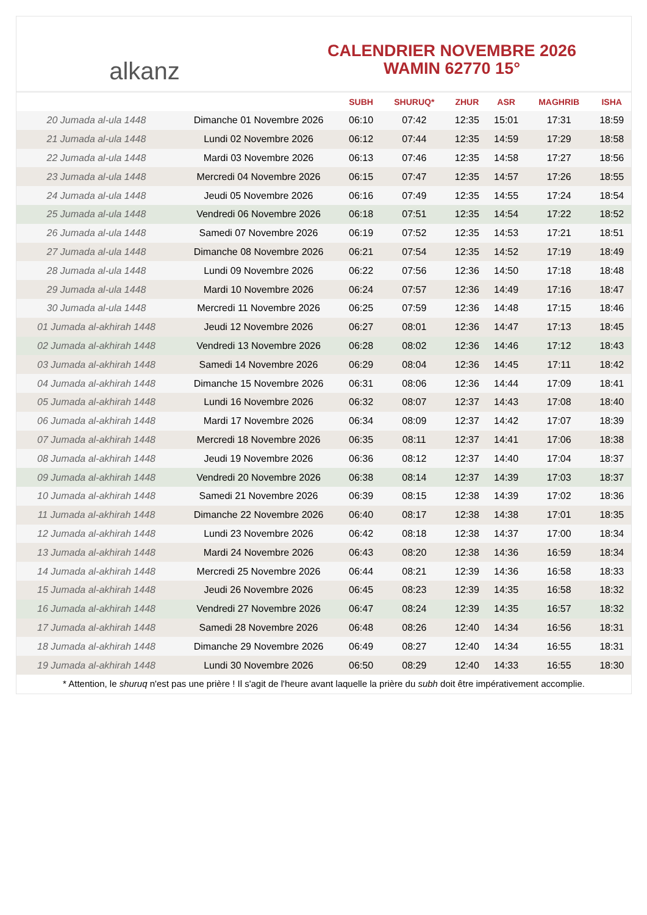alkanz
CALENDRIER NOVEMBRE 2026
WAMIN 62770 15°
| | | SUBH | SHURUQ* | ZHUR | ASR | MAGHRIB | ISHA |
| --- | --- | --- | --- | --- | --- | --- | --- |
| 20 Jumada al-ula 1448 | Dimanche 01 Novembre 2026 | 06:10 | 07:42 | 12:35 | 15:01 | 17:31 | 18:59 |
| 21 Jumada al-ula 1448 | Lundi 02 Novembre 2026 | 06:12 | 07:44 | 12:35 | 14:59 | 17:29 | 18:58 |
| 22 Jumada al-ula 1448 | Mardi 03 Novembre 2026 | 06:13 | 07:46 | 12:35 | 14:58 | 17:27 | 18:56 |
| 23 Jumada al-ula 1448 | Mercredi 04 Novembre 2026 | 06:15 | 07:47 | 12:35 | 14:57 | 17:26 | 18:55 |
| 24 Jumada al-ula 1448 | Jeudi 05 Novembre 2026 | 06:16 | 07:49 | 12:35 | 14:55 | 17:24 | 18:54 |
| 25 Jumada al-ula 1448 | Vendredi 06 Novembre 2026 | 06:18 | 07:51 | 12:35 | 14:54 | 17:22 | 18:52 |
| 26 Jumada al-ula 1448 | Samedi 07 Novembre 2026 | 06:19 | 07:52 | 12:35 | 14:53 | 17:21 | 18:51 |
| 27 Jumada al-ula 1448 | Dimanche 08 Novembre 2026 | 06:21 | 07:54 | 12:35 | 14:52 | 17:19 | 18:49 |
| 28 Jumada al-ula 1448 | Lundi 09 Novembre 2026 | 06:22 | 07:56 | 12:36 | 14:50 | 17:18 | 18:48 |
| 29 Jumada al-ula 1448 | Mardi 10 Novembre 2026 | 06:24 | 07:57 | 12:36 | 14:49 | 17:16 | 18:47 |
| 30 Jumada al-ula 1448 | Mercredi 11 Novembre 2026 | 06:25 | 07:59 | 12:36 | 14:48 | 17:15 | 18:46 |
| 01 Jumada al-akhirah 1448 | Jeudi 12 Novembre 2026 | 06:27 | 08:01 | 12:36 | 14:47 | 17:13 | 18:45 |
| 02 Jumada al-akhirah 1448 | Vendredi 13 Novembre 2026 | 06:28 | 08:02 | 12:36 | 14:46 | 17:12 | 18:43 |
| 03 Jumada al-akhirah 1448 | Samedi 14 Novembre 2026 | 06:29 | 08:04 | 12:36 | 14:45 | 17:11 | 18:42 |
| 04 Jumada al-akhirah 1448 | Dimanche 15 Novembre 2026 | 06:31 | 08:06 | 12:36 | 14:44 | 17:09 | 18:41 |
| 05 Jumada al-akhirah 1448 | Lundi 16 Novembre 2026 | 06:32 | 08:07 | 12:37 | 14:43 | 17:08 | 18:40 |
| 06 Jumada al-akhirah 1448 | Mardi 17 Novembre 2026 | 06:34 | 08:09 | 12:37 | 14:42 | 17:07 | 18:39 |
| 07 Jumada al-akhirah 1448 | Mercredi 18 Novembre 2026 | 06:35 | 08:11 | 12:37 | 14:41 | 17:06 | 18:38 |
| 08 Jumada al-akhirah 1448 | Jeudi 19 Novembre 2026 | 06:36 | 08:12 | 12:37 | 14:40 | 17:04 | 18:37 |
| 09 Jumada al-akhirah 1448 | Vendredi 20 Novembre 2026 | 06:38 | 08:14 | 12:37 | 14:39 | 17:03 | 18:37 |
| 10 Jumada al-akhirah 1448 | Samedi 21 Novembre 2026 | 06:39 | 08:15 | 12:38 | 14:39 | 17:02 | 18:36 |
| 11 Jumada al-akhirah 1448 | Dimanche 22 Novembre 2026 | 06:40 | 08:17 | 12:38 | 14:38 | 17:01 | 18:35 |
| 12 Jumada al-akhirah 1448 | Lundi 23 Novembre 2026 | 06:42 | 08:18 | 12:38 | 14:37 | 17:00 | 18:34 |
| 13 Jumada al-akhirah 1448 | Mardi 24 Novembre 2026 | 06:43 | 08:20 | 12:38 | 14:36 | 16:59 | 18:34 |
| 14 Jumada al-akhirah 1448 | Mercredi 25 Novembre 2026 | 06:44 | 08:21 | 12:39 | 14:36 | 16:58 | 18:33 |
| 15 Jumada al-akhirah 1448 | Jeudi 26 Novembre 2026 | 06:45 | 08:23 | 12:39 | 14:35 | 16:58 | 18:32 |
| 16 Jumada al-akhirah 1448 | Vendredi 27 Novembre 2026 | 06:47 | 08:24 | 12:39 | 14:35 | 16:57 | 18:32 |
| 17 Jumada al-akhirah 1448 | Samedi 28 Novembre 2026 | 06:48 | 08:26 | 12:40 | 14:34 | 16:56 | 18:31 |
| 18 Jumada al-akhirah 1448 | Dimanche 29 Novembre 2026 | 06:49 | 08:27 | 12:40 | 14:34 | 16:55 | 18:31 |
| 19 Jumada al-akhirah 1448 | Lundi 30 Novembre 2026 | 06:50 | 08:29 | 12:40 | 14:33 | 16:55 | 18:30 |
* Attention, le shuruq n'est pas une prière ! Il s'agit de l'heure avant laquelle la prière du subh doit être impérativement accomplie.